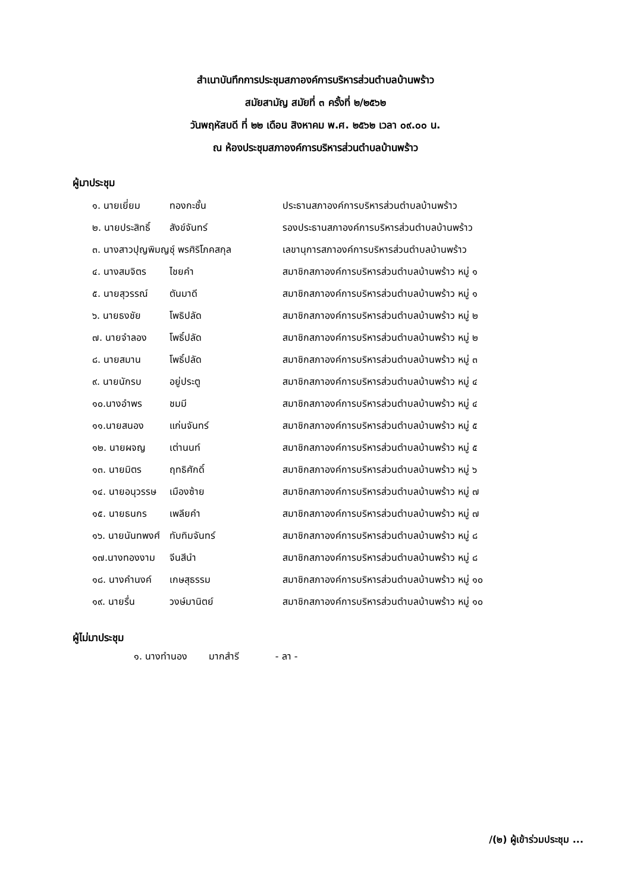สำเนาบันทึกการประชุมสภาองค์การบริหารส่วนตำบลบ้านพร้าว
สมัยสามัญ สมัยที่ ๓ ครั้งที่ ๒/๒๕๖๒
วันพฤหัสบดี ที่ ๒๒ เดือน สิงหาคม พ.ศ. ๒๕๖๒ เวลา ๐๙.๐๐ น.
ณ ห้องประชุมสภาองค์การบริหารส่วนตำบลบ้านพร้าว
ผู้มาประชุม
| ๑. นายเยี่ยม | ทองกะชั้น | ประธานสภาองค์การบริหารส่วนตำบลบ้านพร้าว |
| ๒. นายประสิทธิ์ | สังข์จันทร์ | รองประธานสภาองค์การบริหารส่วนตำบลบ้านพร้าว |
| ๓. นางสาวปุญพิมญชุ์ พรศิริโภคสกุล | | เลขานุการสภาองค์การบริหารส่วนตำบลบ้านพร้าว |
| ๔. นางสมจิตร | ไชยคำ | สมาชิกสภาองค์การบริหารส่วนตำบลบ้านพร้าว หมู่ ๑ |
| ๕. นายสุวรรณ์ | ตันมาดี | สมาชิกสภาองค์การบริหารส่วนตำบลบ้านพร้าว หมู่ ๑ |
| ๖. นายธงชัย | โพธิปลัด | สมาชิกสภาองค์การบริหารส่วนตำบลบ้านพร้าว หมู่ ๒ |
| ๗. นายจำลอง | โพธิ์ปลัด | สมาชิกสภาองค์การบริหารส่วนตำบลบ้านพร้าว หมู่ ๒ |
| ๘. นายสมาน | โพธิ์ปลัด | สมาชิกสภาองค์การบริหารส่วนตำบลบ้านพร้าว หมู่ ๓ |
| ๙. นายนักรบ | อยู่ประตู | สมาชิกสภาองค์การบริหารส่วนตำบลบ้านพร้าว หมู่ ๔ |
| ๑๐.นางอำพร | ชมมี | สมาชิกสภาองค์การบริหารส่วนตำบลบ้านพร้าว หมู่ ๔ |
| ๑๑.นายสนอง | แก่นจันทร์ | สมาชิกสภาองค์การบริหารส่วนตำบลบ้านพร้าว หมู่ ๕ |
| ๑๒. นายผจญ | เต่านนท์ | สมาชิกสภาองค์การบริหารส่วนตำบลบ้านพร้าว หมู่ ๕ |
| ๑๓. นายมิตร | ฤทธิศักดิ์ | สมาชิกสภาองค์การบริหารส่วนตำบลบ้านพร้าว หมู่ ๖ |
| ๑๔. นายอนุวรรษ | เมืองซ้าย | สมาชิกสภาองค์การบริหารส่วนตำบลบ้านพร้าว หมู่ ๗ |
| ๑๕. นายธนกร | เพลียคำ | สมาชิกสภาองค์การบริหารส่วนตำบลบ้านพร้าว หมู่ ๗ |
| ๑๖. นายนันทพงศ์ | ทับทิมจันทร์ | สมาชิกสภาองค์การบริหารส่วนตำบลบ้านพร้าว หมู่ ๘ |
| ๑๗.นางทองงาม | จีนสีนำ | สมาชิกสภาองค์การบริหารส่วนตำบลบ้านพร้าว หมู่ ๘ |
| ๑๘. นางคำนงค์ | เกษสุธรรม | สมาชิกสภาองค์การบริหารส่วนตำบลบ้านพร้าว หมู่ ๑๐ |
| ๑๙. นายรื่น | วงษ์มานิตย์ | สมาชิกสภาองค์การบริหารส่วนตำบลบ้านพร้าว หมู่ ๑๐ |
ผู้ไม่มาประชุม
๑. นางทำนอง มากสำรี - ลา -
/(๒) ผู้เข้าร่วมประชุม ...